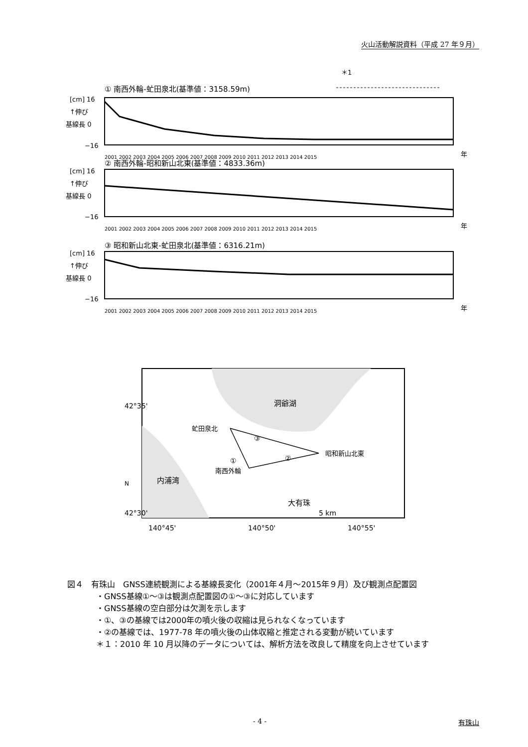火山活動解説資料（平成 27 年９月）
＊1
① 南西外輪-虻田泉北(基準値：3158.59m)
[cm] 16
↑伸び
基線長 0
−16
2001 2002 2003 2004 2005 2006 2007 2008 2009 2010 2011 2012 2013 2014 2015
年
② 南西外輪-昭和新山北東(基準値：4833.36m)
[cm] 16
↑伸び
基線長 0
−16
2001 2002 2003 2004 2005 2006 2007 2008 2009 2010 2011 2012 2013 2014 2015
年
③ 昭和新山北東-虻田泉北(基準値：6316.21m)
[cm] 16
↑伸び
基線長 0
−16
2001 2002 2003 2004 2005 2006 2007 2008 2009 2010 2011 2012 2013 2014 2015
年
洞爺湖
内浦湾
虻田泉北
昭和新山北東
南西外輪
大有珠
③
①
②
42°35'
42°30'
5 km
140°45'
140°50'
140°55'
N
図４　有珠山　GNSS連続観測による基線長変化（2001年４月～2015年９月）及び観測点配置図
・GNSS基線①～③は観測点配置図の①～③に対応しています
・GNSS基線の空白部分は欠測を示します
・①、③の基線では2000年の噴火後の収縮は見られなくなっています
・②の基線では、1977-78 年の噴火後の山体収縮と推定される変動が続いています
＊１：2010 年 10 月以降のデータについては、解析方法を改良して精度を向上させています
- 4 - 有珠山